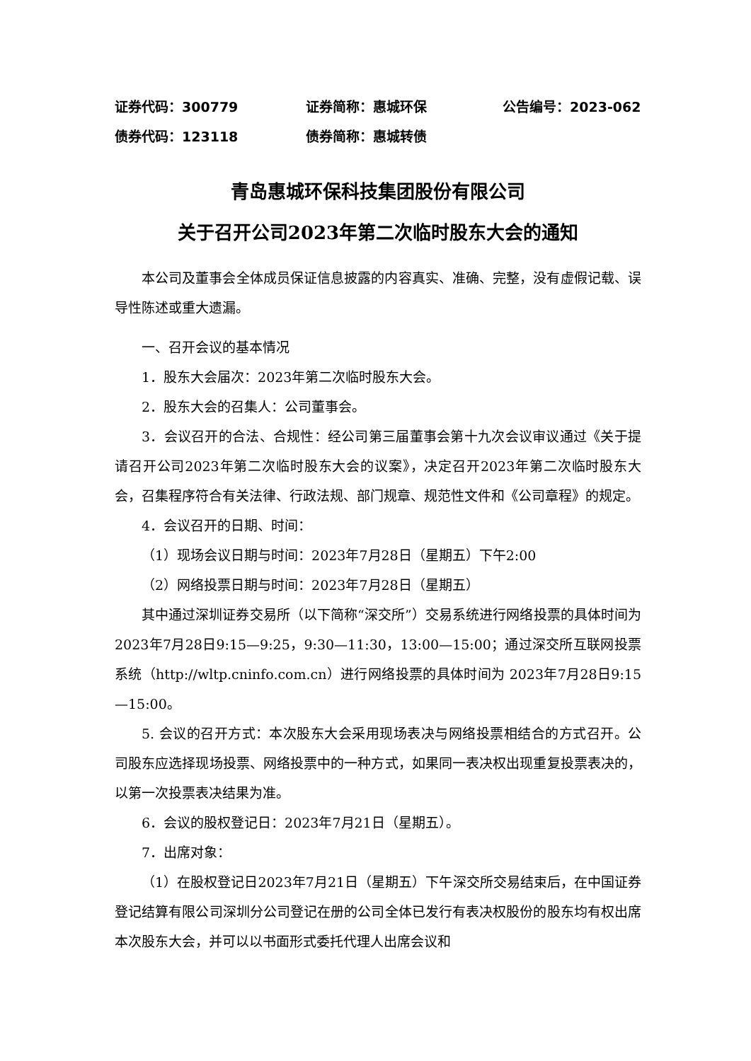证券代码：300779 证券简称：惠城环保 公告编号：2023-062
债券代码：123118 债券简称：惠城转债
青岛惠城环保科技集团股份有限公司
关于召开公司2023年第二次临时股东大会的通知
本公司及董事会全体成员保证信息披露的内容真实、准确、完整，没有虚假记载、误导性陈述或重大遗漏。
一、召开会议的基本情况
1．股东大会届次：2023年第二次临时股东大会。
2．股东大会的召集人：公司董事会。
3．会议召开的合法、合规性：经公司第三届董事会第十九次会议审议通过《关于提请召开公司2023年第二次临时股东大会的议案》，决定召开2023年第二次临时股东大会，召集程序符合有关法律、行政法规、部门规章、规范性文件和《公司章程》的规定。
4．会议召开的日期、时间：
（1）现场会议日期与时间：2023年7月28日（星期五）下午2:00
（2）网络投票日期与时间：2023年7月28日（星期五）
其中通过深圳证券交易所（以下简称“深交所”）交易系统进行网络投票的具体时间为2023年7月28日9:15—9:25，9:30—11:30，13:00—15:00；通过深交所互联网投票系统（http://wltp.cninfo.com.cn）进行网络投票的具体时间为 2023年7月28日9:15—15:00。
5. 会议的召开方式：本次股东大会采用现场表决与网络投票相结合的方式召开。公司股东应选择现场投票、网络投票中的一种方式，如果同一表决权出现重复投票表决的，以第一次投票表决结果为准。
6．会议的股权登记日：2023年7月21日（星期五）。
7．出席对象：
（1）在股权登记日2023年7月21日（星期五）下午深交所交易结束后，在中国证券登记结算有限公司深圳分公司登记在册的公司全体已发行有表决权股份的股东均有权出席本次股东大会，并可以以书面形式委托代理人出席会议和